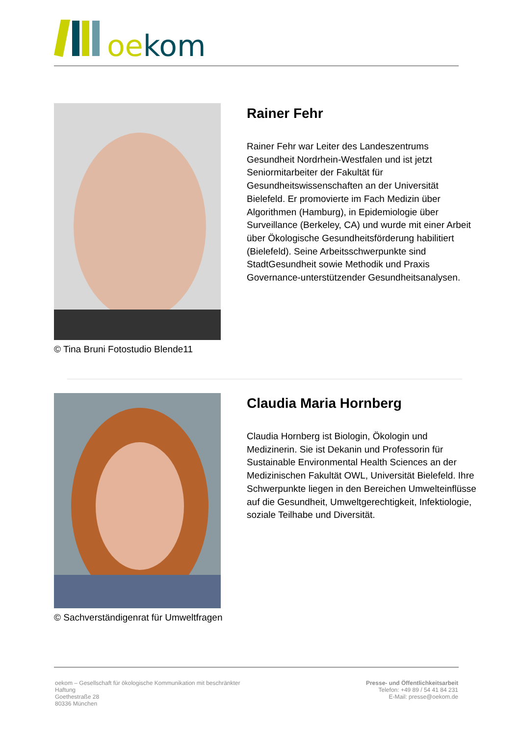oekom
© Tina Bruni Fotostudio Blende11
Rainer Fehr
Rainer Fehr war Leiter des Landeszentrums Gesundheit Nordrhein-Westfalen und ist jetzt Seniormitarbeiter der Fakultät für Gesundheitswissenschaften an der Universität Bielefeld. Er promovierte im Fach Medizin über Algorithmen (Hamburg), in Epidemiologie über Surveillance (Berkeley, CA) und wurde mit einer Arbeit über Ökologische Gesundheitsförderung habilitiert (Bielefeld). Seine Arbeitsschwerpunkte sind StadtGesundheit sowie Methodik und Praxis Governance-unterstützender Gesundheitsanalysen.
© Sachverständigenrat für Umweltfragen
Claudia Maria Hornberg
Claudia Hornberg ist Biologin, Ökologin und Medizinerin. Sie ist Dekanin und Professorin für Sustainable Environmental Health Sciences an der Medizinischen Fakultät OWL, Universität Bielefeld. Ihre Schwerpunkte liegen in den Bereichen Umwelteinflüsse auf die Gesundheit, Umweltgerechtigkeit, Infektiologie, soziale Teilhabe und Diversität.
oekom – Gesellschaft für ökologische Kommunikation mit beschränkter Haftung
Goethestraße 28
80336 München
Presse- und Öffentlichkeitsarbeit
Telefon: +49 89 / 54 41 84 231
E-Mail: presse@oekom.de